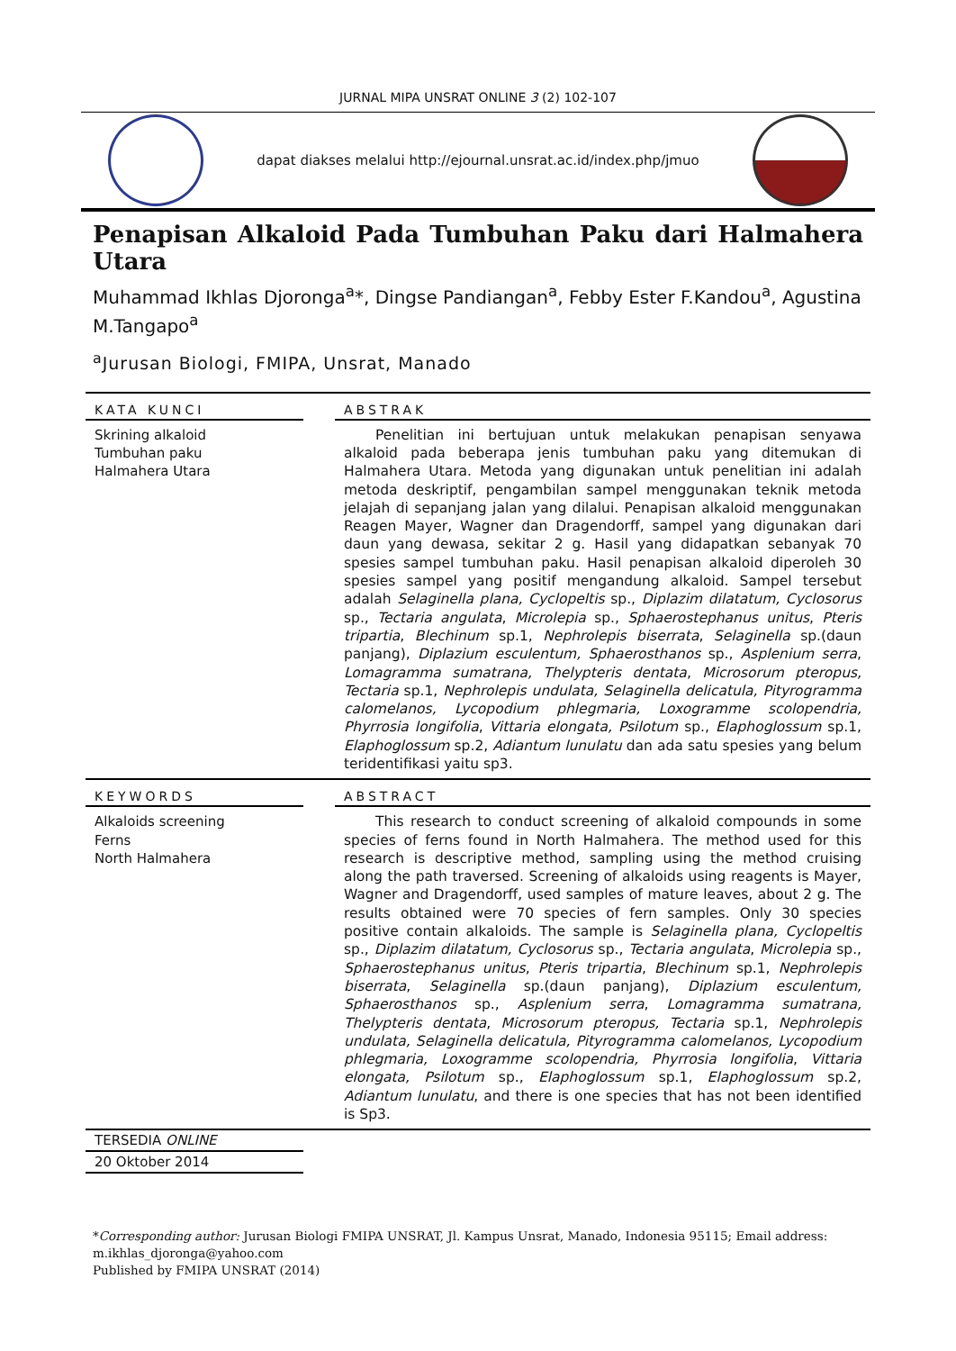JURNAL MIPA UNSRAT ONLINE 3 (2) 102-107
dapat diakses melalui http://ejournal.unsrat.ac.id/index.php/jmuo
Penapisan Alkaloid Pada Tumbuhan Paku dari Halmahera Utara
Muhammad Ikhlas Djoronga<sup>a</sup>*, Dingse Pandiangan<sup>a</sup>, Febby Ester F.Kandou<sup>a</sup>, Agustina M.Tangapo<sup>a</sup>
<sup>a</sup> Jurusan Biologi, FMIPA, Unsrat, Manado
KATA KUNCI
Skrining alkaloid
Tumbuhan paku
Halmahera Utara
ABSTRAK
Penelitian ini bertujuan untuk melakukan penapisan senyawa alkaloid pada beberapa jenis tumbuhan paku yang ditemukan di Halmahera Utara. Metoda yang digunakan untuk penelitian ini adalah metoda deskriptif, pengambilan sampel menggunakan teknik metoda jelajah di sepanjang jalan yang dilalui. Penapisan alkaloid menggunakan Reagen Mayer, Wagner dan Dragendorff, sampel yang digunakan dari daun yang dewasa, sekitar 2 g. Hasil yang didapatkan sebanyak 70 spesies sampel tumbuhan paku. Hasil penapisan alkaloid diperoleh 30 spesies sampel yang positif mengandung alkaloid. Sampel tersebut adalah Selaginella plana, Cyclopeltis sp., Diplazim dilatatum, Cyclosorus sp., Tectaria angulata, Microlepia sp., Sphaerostephanus unitus, Pteris tripartia, Blechinum sp.1, Nephrolepis biserrata, Selaginella sp.(daun panjang), Diplazium esculentum, Sphaerosthanos sp., Asplenium serra, Lomagramma sumatrana, Thelypteris dentata, Microsorum pteropus, Tectaria sp.1, Nephrolepis undulata, Selaginella delicatula, Pityrogramma calomelanos, Lycopodium phlegmaria, Loxogramme scolopendria, Phyrrosia longifolia, Vittaria elongata, Psilotum sp., Elaphoglossum sp.1, Elaphoglossum sp.2, Adiantum lunulatu dan ada satu spesies yang belum teridentifikasi yaitu sp3.
KEYWORDS
Alkaloids screening
Ferns
North Halmahera
ABSTRACT
This research to conduct screening of alkaloid compounds in some species of ferns found in North Halmahera. The method used for this research is descriptive method, sampling using the method cruising along the path traversed. Screening of alkaloids using reagents is Mayer, Wagner and Dragendorff, used samples of mature leaves, about 2 g. The results obtained were 70 species of fern samples. Only 30 species positive contain alkaloids. The sample is Selaginella plana, Cyclopeltis sp., Diplazim dilatatum, Cyclosorus sp., Tectaria angulata, Microlepia sp., Sphaerostephanus unitus, Pteris tripartia, Blechinum sp.1, Nephrolepis biserrata, Selaginella sp.(daun panjang), Diplazium esculentum, Sphaerosthanos sp., Asplenium serra, Lomagramma sumatrana, Thelypteris dentata, Microsorum pteropus, Tectaria sp.1, Nephrolepis undulata, Selaginella delicatula, Pityrogramma calomelanos, Lycopodium phlegmaria, Loxogramme scolopendria, Phyrrosia longifolia, Vittaria elongata, Psilotum sp., Elaphoglossum sp.1, Elaphoglossum sp.2, Adiantum lunulatu, and there is one species that has not been identified is Sp3.
TERSEDIA ONLINE
20 Oktober 2014
*Corresponding author: Jurusan Biologi FMIPA UNSRAT, Jl. Kampus Unsrat, Manado, Indonesia 95115; Email address: m.ikhlas_djoronga@yahoo.com
Published by FMIPA UNSRAT (2014)